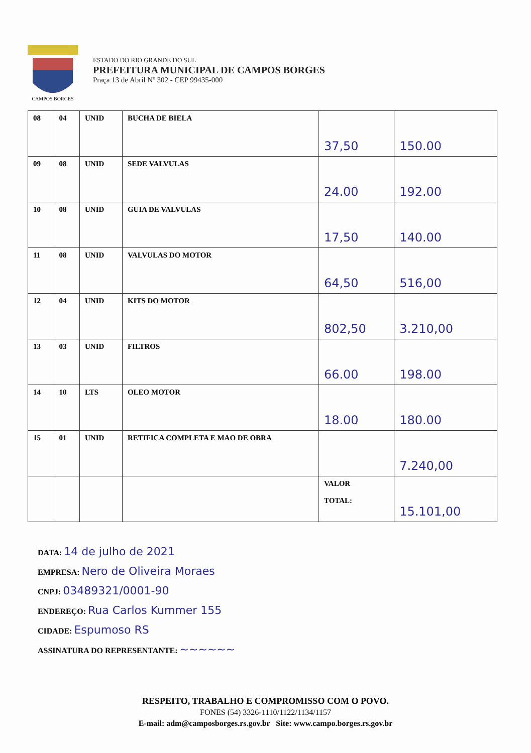CAMPOS BORGES
ESTADO DO RIO GRANDE DO SUL
PREFEITURA MUNICIPAL DE CAMPOS BORGES
Praça 13 de Abril Nº 302 - CEP 99435-000
| 08 | 04 | UNID | BUCHA DE BIELA | 37,50 | 150.00 |
| 09 | 08 | UNID | SEDE VALVULAS | 24.00 | 192.00 |
| 10 | 08 | UNID | GUIA DE VALVULAS | 17,50 | 140.00 |
| 11 | 08 | UNID | VALVULAS DO MOTOR | 64,50 | 516,00 |
| 12 | 04 | UNID | KITS DO MOTOR | 802,50 | 3.210,00 |
| 13 | 03 | UNID | FILTROS | 66.00 | 198.00 |
| 14 | 10 | LTS | OLEO MOTOR | 18.00 | 180.00 |
| 15 | 01 | UNID | RETIFICA COMPLETA E MAO DE OBRA | | 7.240,00 |
| | | | | VALOR TOTAL: | 15.101,00 |
DATA: 14 de julho de 2021
EMPRESA: Nero de Oliveira Moraes
CNPJ: 03489321/0001-90
ENDEREÇO: Rua Carlos Kummer 155
CIDADE: Espumoso RS
ASSINATURA DO REPRESENTANTE: ~~~~~~
RESPEITO, TRABALHO E COMPROMISSO COM O POVO.
FONES (54) 3326-1110/1122/1134/1157
E-mail: adm@camposborges.rs.gov.br Site: www.campo.borges.rs.gov.br